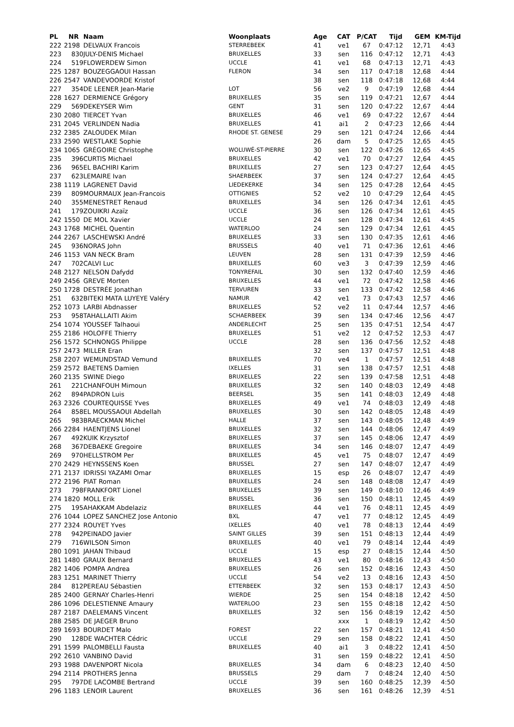| PL | NR | Naam | Woonplaats | Age | CAT | P/CAT | Tijd | GEM | KM-Tijd |
| --- | --- | --- | --- | --- | --- | --- | --- | --- | --- |
| 222 | 2198 | DELVAUX Francois | STERREBEEK | 41 | ve1 | 67 | 0:47:12 | 12,71 | 4:43 |
| 223 | 830 | JULY-DENIS Michael | BRUXELLES | 33 | sen | 116 | 0:47:12 | 12,71 | 4:43 |
| 224 | 519 | FLOWERDEW Simon | UCCLE | 41 | ve1 | 68 | 0:47:13 | 12,71 | 4:43 |
| 225 | 1287 | BOUZEGGAOUI Hassan | FLERON | 34 | sen | 117 | 0:47:18 | 12,68 | 4:44 |
| 226 | 2547 | VANDEVOORDE Kristof | | 38 | sen | 118 | 0:47:18 | 12,68 | 4:44 |
| 227 | 354 | DE LEENER Jean-Marie | LOT | 56 | ve2 | 9 | 0:47:19 | 12,68 | 4:44 |
| 228 | 1627 | DERMIENCE Grégory | BRUXELLES | 35 | sen | 119 | 0:47:21 | 12,67 | 4:44 |
| 229 | 569 | DEKEYSER Wim | GENT | 31 | sen | 120 | 0:47:22 | 12,67 | 4:44 |
| 230 | 2080 | TIERCET Yvan | BRUXELLES | 46 | ve1 | 69 | 0:47:22 | 12,67 | 4:44 |
| 231 | 2045 | VERLINDEN Nadia | BRUXELLES | 41 | ai1 | 2 | 0:47:23 | 12,66 | 4:44 |
| 232 | 2385 | ZALOUDEK Milan | RHODE ST. GENESE | 29 | sen | 121 | 0:47:24 | 12,66 | 4:44 |
| 233 | 2590 | WESTLAKE Sophie | | 26 | dam | 5 | 0:47:25 | 12,65 | 4:45 |
| 234 | 1065 | GRÉGOIRE Christophe | WOLUWÉ-ST-PIERRE | 30 | sen | 122 | 0:47:26 | 12,65 | 4:45 |
| 235 | 396 | CURTIS Michael | BRUXELLES | 42 | ve1 | 70 | 0:47:27 | 12,64 | 4:45 |
| 236 | 965 | EL BACHIRI Karim | BRUXELLES | 27 | sen | 123 | 0:47:27 | 12,64 | 4:45 |
| 237 | 623 | LEMAIRE Ivan | SHAERBEEK | 37 | sen | 124 | 0:47:27 | 12,64 | 4:45 |
| 238 | 1119 | LAGRENET David | LIEDEKERKE | 34 | sen | 125 | 0:47:28 | 12,64 | 4:45 |
| 239 | 809 | MOURMAUX Jean-Francois | OTTIGNIES | 52 | ve2 | 10 | 0:47:29 | 12,64 | 4:45 |
| 240 | 355 | MENESTRET Renaud | BRUXELLES | 34 | sen | 126 | 0:47:34 | 12,61 | 4:45 |
| 241 | 179 | ZOUIKRI Azaïz | UCCLE | 36 | sen | 126 | 0:47:34 | 12,61 | 4:45 |
| 242 | 1550 | DE MOL Xavier | UCCLE | 24 | sen | 128 | 0:47:34 | 12,61 | 4:45 |
| 243 | 1768 | MICHEL Quentin | WATERLOO | 24 | sen | 129 | 0:47:34 | 12,61 | 4:45 |
| 244 | 2267 | LASCHEWSKI André | BRUXELLES | 33 | sen | 130 | 0:47:35 | 12,61 | 4:46 |
| 245 | 936 | NORAS John | BRUSSELS | 40 | ve1 | 71 | 0:47:36 | 12,61 | 4:46 |
| 246 | 1153 | VAN NECK Bram | LEUVEN | 28 | sen | 131 | 0:47:39 | 12,59 | 4:46 |
| 247 | 702 | CALVI Luc | BRUXELLES | 60 | ve3 | 3 | 0:47:39 | 12,59 | 4:46 |
| 248 | 2127 | NELSON Dafydd | TONYREFAIL | 30 | sen | 132 | 0:47:40 | 12,59 | 4:46 |
| 249 | 2456 | GREVE Morten | BRUXELLES | 44 | ve1 | 72 | 0:47:42 | 12,58 | 4:46 |
| 250 | 1728 | DESTRÉE Jonathan | TERVUREN | 33 | sen | 133 | 0:47:42 | 12,58 | 4:46 |
| 251 | 632 | BITEKI MATA LUYEYE Valéry | NAMUR | 42 | ve1 | 73 | 0:47:43 | 12,57 | 4:46 |
| 252 | 1073 | LARBI Abdnasser | BRUXELLES | 52 | ve2 | 11 | 0:47:44 | 12,57 | 4:46 |
| 253 | 958 | TAHALLAITI Akim | SCHAERBEEK | 39 | sen | 134 | 0:47:46 | 12,56 | 4:47 |
| 254 | 1074 | YOUSSEF Talhaoui | ANDERLECHT | 25 | sen | 135 | 0:47:51 | 12,54 | 4:47 |
| 255 | 2186 | HOLOFFE Thierry | BRUXELLES | 51 | ve2 | 12 | 0:47:52 | 12,53 | 4:47 |
| 256 | 1572 | SCHNONGS Philippe | UCCLE | 28 | sen | 136 | 0:47:56 | 12,52 | 4:48 |
| 257 | 2473 | MILLER Eran | | 32 | sen | 137 | 0:47:57 | 12,51 | 4:48 |
| 258 | 2207 | WEMUNDSTAD Vemund | BRUXELLES | 70 | ve4 | 1 | 0:47:57 | 12,51 | 4:48 |
| 259 | 2572 | BAETENS Damien | IXELLES | 31 | sen | 138 | 0:47:57 | 12,51 | 4:48 |
| 260 | 2135 | SWINE Diego | BRUXELLES | 22 | sen | 139 | 0:47:58 | 12,51 | 4:48 |
| 261 | 221 | CHANFOUH Mimoun | BRUXELLES | 32 | sen | 140 | 0:48:03 | 12,49 | 4:48 |
| 262 | 894 | PADRON Luis | BEERSEL | 35 | sen | 141 | 0:48:03 | 12,49 | 4:48 |
| 263 | 2326 | COURTEQUISSE Yves | BRUXELLES | 49 | ve1 | 74 | 0:48:03 | 12,49 | 4:48 |
| 264 | 858 | EL MOUSSAOUI Abdellah | BRUXELLES | 30 | sen | 142 | 0:48:05 | 12,48 | 4:49 |
| 265 | 983 | BRAECKMAN Michel | HALLE | 37 | sen | 143 | 0:48:05 | 12,48 | 4:49 |
| 266 | 2284 | HAENTJENS Lionel | BRUXELLES | 32 | sen | 144 | 0:48:06 | 12,47 | 4:49 |
| 267 | 492 | KUIK Krzysztof | BRUXELLES | 37 | sen | 145 | 0:48:06 | 12,47 | 4:49 |
| 268 | 367 | DEBAEKE Gregoire | BRUXELLES | 34 | sen | 146 | 0:48:07 | 12,47 | 4:49 |
| 269 | 970 | HELLSTROM Per | BRUXELLES | 45 | ve1 | 75 | 0:48:07 | 12,47 | 4:49 |
| 270 | 2429 | HEYNSSENS Koen | BRUSSEL | 27 | sen | 147 | 0:48:07 | 12,47 | 4:49 |
| 271 | 2137 | IDRISSI YAZAMI Omar | BRUXELLES | 15 | esp | 26 | 0:48:07 | 12,47 | 4:49 |
| 272 | 2196 | PIAT Roman | BRUXELLES | 24 | sen | 148 | 0:48:08 | 12,47 | 4:49 |
| 273 | 798 | FRANKFORT Lionel | BRUXELLES | 39 | sen | 149 | 0:48:10 | 12,46 | 4:49 |
| 274 | 1820 | MOLL Erik | BRUSSEL | 36 | sen | 150 | 0:48:11 | 12,45 | 4:49 |
| 275 | 195 | AHAKKAM Abdelaziz | BRUXELLES | 44 | ve1 | 76 | 0:48:11 | 12,45 | 4:49 |
| 276 | 1044 | LOPEZ SANCHEZ Jose Antonio | BXL | 47 | ve1 | 77 | 0:48:12 | 12,45 | 4:49 |
| 277 | 2324 | ROUYET Yves | IXELLES | 40 | ve1 | 78 | 0:48:13 | 12,44 | 4:49 |
| 278 | 942 | PEINADO Javier | SAINT GILLES | 39 | sen | 151 | 0:48:13 | 12,44 | 4:49 |
| 279 | 716 | WILSON Simon | BRUXELLES | 40 | ve1 | 79 | 0:48:14 | 12,44 | 4:49 |
| 280 | 1091 | JAHAN Thibaud | UCCLE | 15 | esp | 27 | 0:48:15 | 12,44 | 4:50 |
| 281 | 1480 | GRAUX Bernard | BRUXELLES | 43 | ve1 | 80 | 0:48:16 | 12,43 | 4:50 |
| 282 | 1406 | POMPA Andrea | BRUXELLES | 26 | sen | 152 | 0:48:16 | 12,43 | 4:50 |
| 283 | 1251 | MARINET Thierry | UCCLE | 54 | ve2 | 13 | 0:48:16 | 12,43 | 4:50 |
| 284 | 812 | PEREAU Sébastien | ETTERBEEK | 32 | sen | 153 | 0:48:17 | 12,43 | 4:50 |
| 285 | 2400 | GERNAY Charles-Henri | WIERDE | 25 | sen | 154 | 0:48:18 | 12,42 | 4:50 |
| 286 | 1096 | DELESTIENNE Amaury | WATERLOO | 23 | sen | 155 | 0:48:18 | 12,42 | 4:50 |
| 287 | 2187 | DAELEMANS Vincent | BRUXELLES | 32 | sen | 156 | 0:48:19 | 12,42 | 4:50 |
| 288 | 2585 | DE JAEGER Bruno | | | xxx | 1 | 0:48:19 | 12,42 | 4:50 |
| 289 | 1693 | BOURDET Malo | FOREST | 22 | sen | 157 | 0:48:21 | 12,41 | 4:50 |
| 290 | 128 | DE WACHTER Cédric | UCCLE | 29 | sen | 158 | 0:48:22 | 12,41 | 4:50 |
| 291 | 1599 | PALOMBELLI Fausta | BRUXELLES | 40 | ai1 | 3 | 0:48:22 | 12,41 | 4:50 |
| 292 | 2610 | VANBINO David | | 31 | sen | 159 | 0:48:22 | 12,41 | 4:50 |
| 293 | 1988 | DAVENPORT Nicola | BRUXELLES | 34 | dam | 6 | 0:48:23 | 12,40 | 4:50 |
| 294 | 2114 | PROTHERS Jenna | BRUSSELS | 29 | dam | 7 | 0:48:24 | 12,40 | 4:50 |
| 295 | 797 | DE LACOMBE Bertrand | UCCLE | 39 | sen | 160 | 0:48:25 | 12,39 | 4:50 |
| 296 | 1183 | LENOIR Laurent | BRUXELLES | 36 | sen | 161 | 0:48:26 | 12,39 | 4:51 |